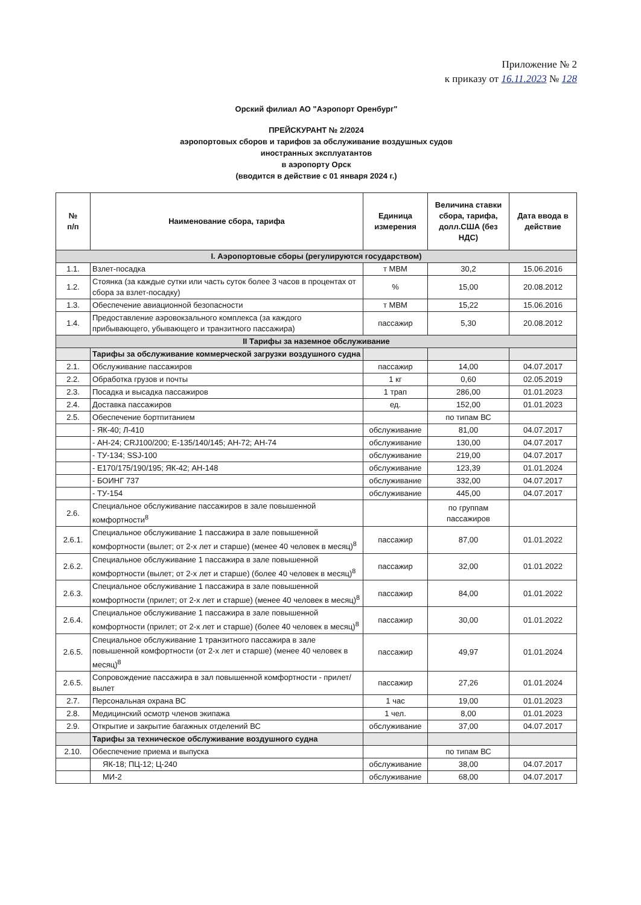Приложение № 2
к приказу от 16.11.2023 № 128
Орский филиал АО "Аэропорт Оренбург"
ПРЕЙСКУРАНТ № 2/2024
аэропортовых сборов и тарифов за обслуживание воздушных судов
иностранных эксплуатантов
в аэропорту Орск
(вводится в действие с 01 января 2024 г.)
| № п/п | Наименование сбора, тарифа | Единица измерения | Величина ставки сбора, тарифа, долл.США (без НДС) | Дата ввода в действие |
| --- | --- | --- | --- | --- |
| I. Аэропортовые сборы (регулируются государством) | | | | |
| 1.1. | Взлет-посадка | т МВМ | 30,2 | 15.06.2016 |
| 1.2. | Стоянка (за каждые сутки или часть суток более 3 часов в процентах от сбора за взлет-посадку) | % | 15,00 | 20.08.2012 |
| 1.3. | Обеспечение авиационной безопасности | т МВМ | 15,22 | 15.06.2016 |
| 1.4. | Предоставление аэровокзального комплекса (за каждого прибывающего, убывающего и транзитного пассажира) | пассажир | 5,30 | 20.08.2012 |
| II Тарифы за наземное обслуживание | | | | |
| | Тарифы за обслуживание коммерческой загрузки воздушного судна | | | |
| 2.1. | Обслуживание пассажиров | пассажир | 14,00 | 04.07.2017 |
| 2.2. | Обработка грузов и почты | 1 кг | 0,60 | 02.05.2019 |
| 2.3. | Посадка и высадка пассажиров | 1 трап | 286,00 | 01.01.2023 |
| 2.4. | Доставка пассажиров | ед. | 152,00 | 01.01.2023 |
| 2.5. | Обеспечение бортпитанием | | по типам ВС | |
| | - ЯК-40; Л-410 | обслуживание | 81,00 | 04.07.2017 |
| | - АН-24; CRJ100/200; Е-135/140/145; АН-72; АН-74 | обслуживание | 130,00 | 04.07.2017 |
| | - ТУ-134; SSJ-100 | обслуживание | 219,00 | 04.07.2017 |
| | - Е170/175/190/195; ЯК-42; АН-148 | обслуживание | 123,39 | 01.01.2024 |
| | - БОИНГ 737 | обслуживание | 332,00 | 04.07.2017 |
| | - ТУ-154 | обслуживание | 445,00 | 04.07.2017 |
| 2.6. | Специальное обслуживание пассажиров в зале повышенной комфортности<sup>8</sup> | | по группам пассажиров | |
| 2.6.1. | Специальное обслуживание 1 пассажира в зале повышенной комфортности (вылет; от 2-х лет и старше) (менее 40 человек в месяц)<sup>8</sup> | пассажир | 87,00 | 01.01.2022 |
| 2.6.2. | Специальное обслуживание 1 пассажира в зале повышенной комфортности (вылет; от 2-х лет и старше) (более 40 человек в месяц)<sup>8</sup> | пассажир | 32,00 | 01.01.2022 |
| 2.6.3. | Специальное обслуживание 1 пассажира в зале повышенной комфортности (прилет; от 2-х лет и старше) (менее 40 человек в месяц)<sup>8</sup> | пассажир | 84,00 | 01.01.2022 |
| 2.6.4. | Специальное обслуживание 1 пассажира в зале повышенной комфортности (прилет; от 2-х лет и старше) (более 40 человек в месяц)<sup>8</sup> | пассажир | 30,00 | 01.01.2022 |
| 2.6.5. | Специальное обслуживание 1 транзитного пассажира в зале повышенной комфортности (от 2-х лет и старше) (менее 40 человек в месяц)<sup>8</sup> | пассажир | 49,97 | 01.01.2024 |
| 2.6.5. | Сопровождение пассажира в зал повышенной комфортности - прилет/вылет | пассажир | 27,26 | 01.01.2024 |
| 2.7. | Персональная охрана ВС | 1 час | 19,00 | 01.01.2023 |
| 2.8. | Медицинский осмотр членов экипажа | 1 чел. | 8,00 | 01.01.2023 |
| 2.9. | Открытие и закрытие багажных отделений ВС | обслуживание | 37,00 | 04.07.2017 |
| | Тарифы за техническое обслуживание воздушного судна | | | |
| 2.10. | Обеспечение приема и выпуска | | по типам ВС | |
| | ЯК-18; ПЦ-12; Ц-240 | обслуживание | 38,00 | 04.07.2017 |
| | МИ-2 | обслуживание | 68,00 | 04.07.2017 |